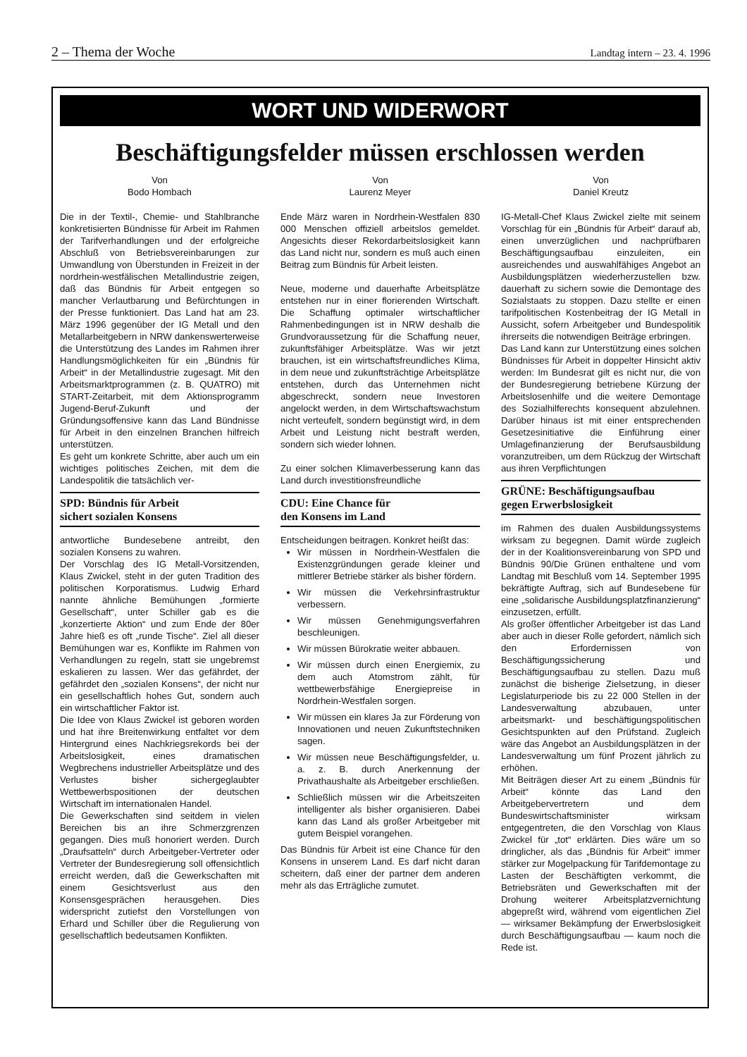2 – Thema der Woche Landtag intern – 23. 4. 1996
WORT UND WIDERWORT
Beschäftigungsfelder müssen erschlossen werden
Von
Bodo Hombach
Die in der Textil-, Chemie- und Stahlbranche konkretisierten Bündnisse für Arbeit im Rahmen der Tarifverhandlungen und der erfolgreiche Abschluß von Betriebsvereinbarungen zur Umwandlung von Überstunden in Freizeit in der nordrhein-westfälischen Metallindustrie zeigen, daß das Bündnis für Arbeit entgegen so mancher Verlautbarung und Befürchtungen in der Presse funktioniert. Das Land hat am 23. März 1996 gegenüber der IG Metall und den Metallarbeitgebern in NRW dankenswerterweise die Unterstützung des Landes im Rahmen ihrer Handlungsmöglichkeiten für ein „Bündnis für Arbeit“ in der Metallindustrie zugesagt. Mit den Arbeitsmarktprogrammen (z. B. QUATRO) mit START-Zeitarbeit, mit dem Aktionsprogramm Jugend-Beruf-Zukunft und der Gründungsoffensive kann das Land Bündnisse für Arbeit in den einzelnen Branchen hilfreich unterstützen.
Es geht um konkrete Schritte, aber auch um ein wichtiges politisches Zeichen, mit dem die Landespolitik die tatsächlich ver-
SPD: Bündnis für Arbeit
sichert sozialen Konsens
antwortliche Bundesebene antreibt, den sozialen Konsens zu wahren.
Der Vorschlag des IG Metall-Vorsitzenden, Klaus Zwickel, steht in der guten Tradition des politischen Korporatismus. Ludwig Erhard nannte ähnliche Bemühungen „formierte Gesellschaft“, unter Schiller gab es die „konzertierte Aktion“ und zum Ende der 80er Jahre hieß es oft „runde Tische“. Ziel all dieser Bemühungen war es, Konflikte im Rahmen von Verhandlungen zu regeln, statt sie ungebremst eskalieren zu lassen. Wer das gefährdet, der gefährdet den „sozialen Konsens“, der nicht nur ein gesellschaftlich hohes Gut, sondern auch ein wirtschaftlicher Faktor ist.
Die Idee von Klaus Zwickel ist geboren worden und hat ihre Breitenwirkung entfaltet vor dem Hintergrund eines Nachkriegsrekords bei der Arbeitslosigkeit, eines dramatischen Wegbrechens industrieller Arbeitsplätze und des Verlustes bisher sichergeglaubter Wettbewerbspositionen der deutschen Wirtschaft im internationalen Handel.
Die Gewerkschaften sind seitdem in vielen Bereichen bis an ihre Schmerzgrenzen gegangen. Dies muß honoriert werden. Durch „Draufsatteln“ durch Arbeitgeber-Vertreter oder Vertreter der Bundesregierung soll offensichtlich erreicht werden, daß die Gewerkschaften mit einem Gesichtsverlust aus den Konsensgesprächen herausgehen. Dies widerspricht zutiefst den Vorstellungen von Erhard und Schiller über die Regulierung von gesellschaftlich bedeutsamen Konflikten.
Von
Laurenz Meyer
Ende März waren in Nordrhein-Westfalen 830 000 Menschen offiziell arbeitslos gemeldet. Angesichts dieser Rekordarbeitslosigkeit kann das Land nicht nur, sondern es muß auch einen Beitrag zum Bündnis für Arbeit leisten.
Neue, moderne und dauerhafte Arbeitsplätze entstehen nur in einer florierenden Wirtschaft. Die Schaffung optimaler wirtschaftlicher Rahmenbedingungen ist in NRW deshalb die Grundvoraussetzung für die Schaffung neuer, zukunftsfähiger Arbeitsplätze. Was wir jetzt brauchen, ist ein wirtschaftsfreundliches Klima, in dem neue und zukunftsträchtige Arbeitsplätze entstehen, durch das Unternehmen nicht abgeschreckt, sondern neue Investoren angelockt werden, in dem Wirtschaftswachstum nicht verteufelt, sondern begünstigt wird, in dem Arbeit und Leistung nicht bestraft werden, sondern sich wieder lohnen.
Zu einer solchen Klimaverbesserung kann das Land durch investitionsfreundliche
CDU: Eine Chance für
den Konsens im Land
Entscheidungen beitragen. Konkret heißt das:
Wir müssen in Nordrhein-Westfalen die Existenzgründungen gerade kleiner und mittlerer Betriebe stärker als bisher fördern.
Wir müssen die Verkehrsinfrastruktur verbessern.
Wir müssen Genehmigungsverfahren beschleunigen.
Wir müssen Bürokratie weiter abbauen.
Wir müssen durch einen Energiemix, zu dem auch Atomstrom zählt, für wettbewerbsfähige Energiepreise in Nordrhein-Westfalen sorgen.
Wir müssen ein klares Ja zur Förderung von Innovationen und neuen Zukunftstechniken sagen.
Wir müssen neue Beschäftigungsfelder, u. a. z. B. durch Anerkennung der Privathaushalte als Arbeitgeber erschließen.
Schließlich müssen wir die Arbeitszeiten intelligenter als bisher organisieren. Dabei kann das Land als großer Arbeitgeber mit gutem Beispiel vorangehen.
Das Bündnis für Arbeit ist eine Chance für den Konsens in unserem Land. Es darf nicht daran scheitern, daß einer der partner dem anderen mehr als das Erträgliche zumutet.
Von
Daniel Kreutz
IG-Metall-Chef Klaus Zwickel zielte mit seinem Vorschlag für ein „Bündnis für Arbeit“ darauf ab, einen unverzüglichen und nachprüfbaren Beschäftigungsaufbau einzuleiten, ein ausreichendes und auswahlfähiges Angebot an Ausbildungsplätzen wiederherzustellen bzw. dauerhaft zu sichern sowie die Demontage des Sozialstaats zu stoppen. Dazu stellte er einen tarifpolitischen Kostenbeitrag der IG Metall in Aussicht, sofern Arbeitgeber und Bundespolitik ihrerseits die notwendigen Beiträge erbringen.
Das Land kann zur Unterstützung eines solchen Bündnisses für Arbeit in doppelter Hinsicht aktiv werden: Im Bundesrat gilt es nicht nur, die von der Bundesregierung betriebene Kürzung der Arbeitslosenhilfe und die weitere Demontage des Sozialhilferechts konsequent abzulehnen. Darüber hinaus ist mit einer entsprechenden Gesetzesinitiative die Einführung einer Umlagefinanzierung der Berufsausbildung voranzutreiben, um dem Rückzug der Wirtschaft aus ihren Verpflichtungen
GRÜNE: Beschäftigungsaufbau
gegen Erwerbslosigkeit
im Rahmen des dualen Ausbildungssystems wirksam zu begegnen. Damit würde zugleich der in der Koalitionsvereinbarung von SPD und Bündnis 90/Die Grünen enthaltene und vom Landtag mit Beschluß vom 14. September 1995 bekräftigte Auftrag, sich auf Bundesebene für eine „solidarische Ausbildungsplatzfinanzierung“ einzusetzen, erfüllt.
Als großer öffentlicher Arbeitgeber ist das Land aber auch in dieser Rolle gefordert, nämlich sich den Erfordernissen von Beschäftigungssicherung und Beschäftigungsaufbau zu stellen. Dazu muß zunächst die bisherige Zielsetzung, in dieser Legislaturperiode bis zu 22 000 Stellen in der Landesverwaltung abzubauen, unter arbeitsmarkt- und beschäftigungspolitischen Gesichtspunkten auf den Prüfstand. Zugleich wäre das Angebot an Ausbildungsplätzen in der Landesverwaltung um fünf Prozent jährlich zu erhöhen.
Mit Beiträgen dieser Art zu einem „Bündnis für Arbeit“ könnte das Land den Arbeitgebervertretern und dem Bundeswirtschaftsminister wirksam entgegentreten, die den Vorschlag von Klaus Zwickel für „tot“ erklärten. Dies wäre um so dringlicher, als das „Bündnis für Arbeit“ immer stärker zur Mogelpackung für Tarifdemontage zu Lasten der Beschäftigten verkommt, die Betriebsräten und Gewerkschaften mit der Drohung weiterer Arbeitsplatzvernichtung abgepreßt wird, während vom eigentlichen Ziel — wirksamer Bekämpfung der Erwerbslosigkeit durch Beschäftigungsaufbau — kaum noch die Rede ist.